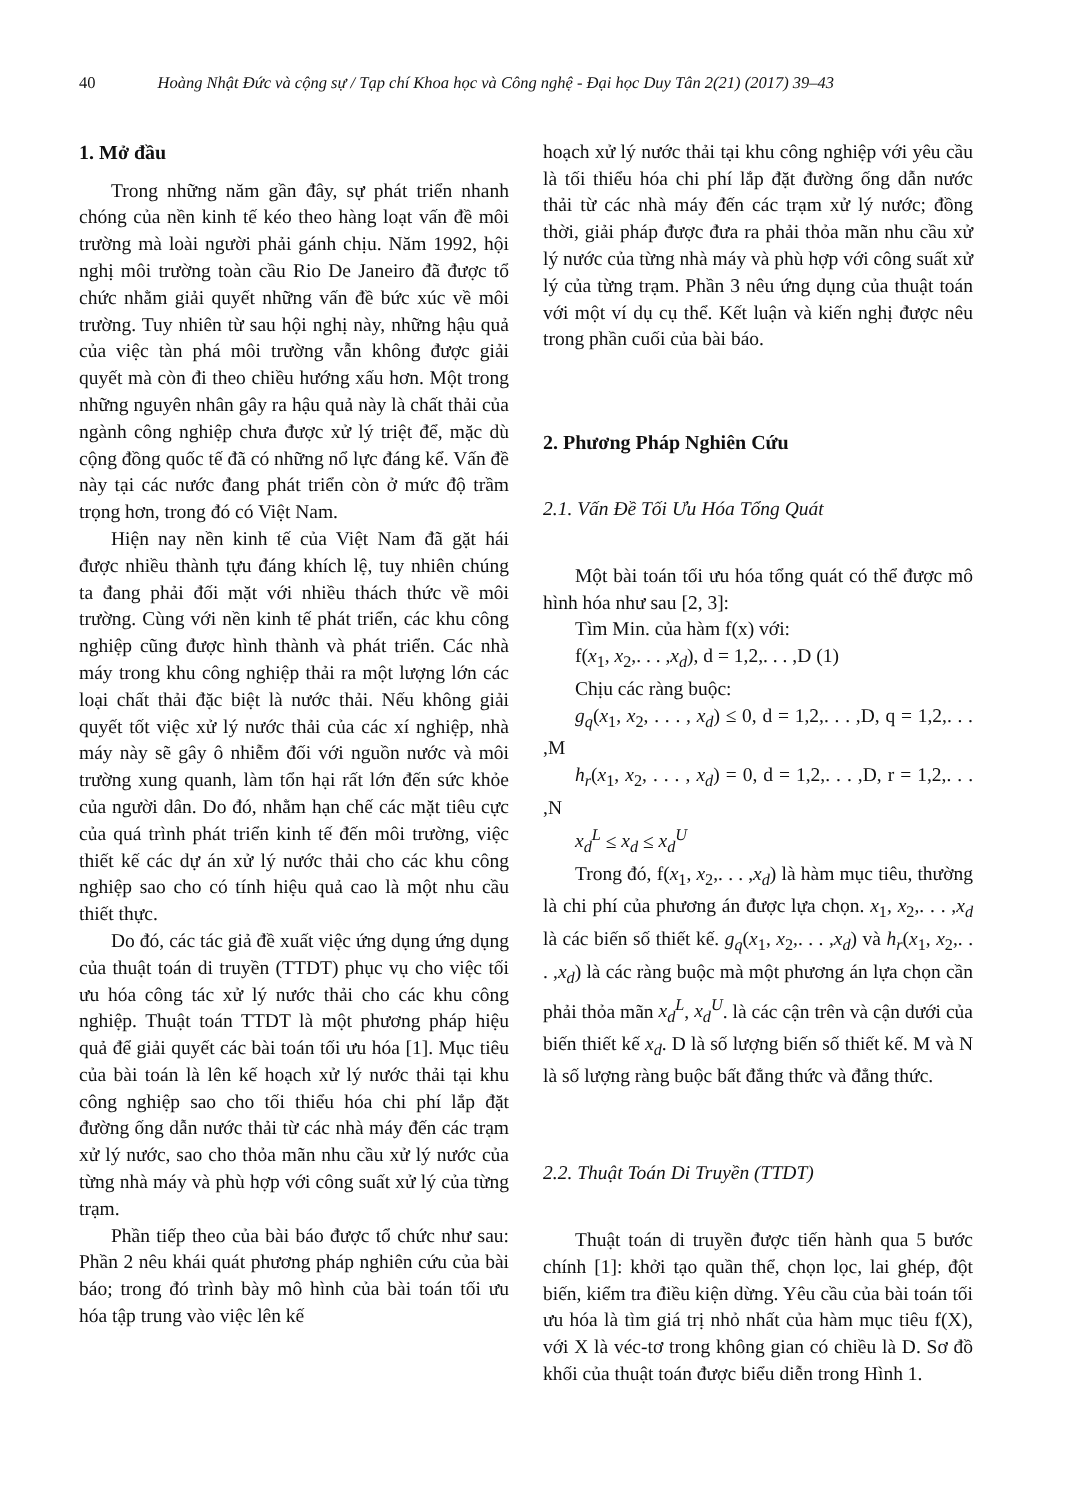40 Hoàng Nhật Đức và cộng sự / Tạp chí Khoa học và Công nghệ - Đại học Duy Tân 2(21) (2017) 39–43
1. Mở đầu
Trong những năm gần đây, sự phát triển nhanh chóng của nền kinh tế kéo theo hàng loạt vấn đề môi trường mà loài người phải gánh chịu. Năm 1992, hội nghị môi trường toàn cầu Rio De Janeiro đã được tổ chức nhằm giải quyết những vấn đề bức xúc về môi trường. Tuy nhiên từ sau hội nghị này, những hậu quả của việc tàn phá môi trường vẫn không được giải quyết mà còn đi theo chiều hướng xấu hơn. Một trong những nguyên nhân gây ra hậu quả này là chất thải của ngành công nghiệp chưa được xử lý triệt để, mặc dù cộng đồng quốc tế đã có những nổ lực đáng kể. Vấn đề này tại các nước đang phát triển còn ở mức độ trầm trọng hơn, trong đó có Việt Nam.
Hiện nay nền kinh tế của Việt Nam đã gặt hái được nhiều thành tựu đáng khích lệ, tuy nhiên chúng ta đang phải đối mặt với nhiều thách thức về môi trường. Cùng với nền kinh tế phát triển, các khu công nghiệp cũng được hình thành và phát triển. Các nhà máy trong khu công nghiệp thải ra một lượng lớn các loại chất thải đặc biệt là nước thải. Nếu không giải quyết tốt việc xử lý nước thải của các xí nghiệp, nhà máy này sẽ gây ô nhiễm đối với nguồn nước và môi trường xung quanh, làm tổn hại rất lớn đến sức khỏe của người dân. Do đó, nhằm hạn chế các mặt tiêu cực của quá trình phát triển kinh tế đến môi trường, việc thiết kế các dự án xử lý nước thải cho các khu công nghiệp sao cho có tính hiệu quả cao là một nhu cầu thiết thực.
Do đó, các tác giả đề xuất việc ứng dụng ứng dụng của thuật toán di truyền (TTDT) phục vụ cho việc tối ưu hóa công tác xử lý nước thải cho các khu công nghiệp. Thuật toán TTDT là một phương pháp hiệu quả để giải quyết các bài toán tối ưu hóa [1]. Mục tiêu của bài toán là lên kế hoạch xử lý nước thải tại khu công nghiệp sao cho tối thiểu hóa chi phí lắp đặt đường ống dẫn nước thải từ các nhà máy đến các trạm xử lý nước, sao cho thỏa mãn nhu cầu xử lý nước của từng nhà máy và phù hợp với công suất xử lý của từng trạm.
Phần tiếp theo của bài báo được tổ chức như sau: Phần 2 nêu khái quát phương pháp nghiên cứu của bài báo; trong đó trình bày mô hình của bài toán tối ưu hóa tập trung vào việc lên kế
hoạch xử lý nước thải tại khu công nghiệp với yêu cầu là tối thiểu hóa chi phí lắp đặt đường ống dẫn nước thải từ các nhà máy đến các trạm xử lý nước; đồng thời, giải pháp được đưa ra phải thỏa mãn nhu cầu xử lý nước của từng nhà máy và phù hợp với công suất xử lý của từng trạm. Phần 3 nêu ứng dụng của thuật toán với một ví dụ cụ thể. Kết luận và kiến nghị được nêu trong phần cuối của bài báo.
2. Phương Pháp Nghiên Cứu
2.1. Vấn Đề Tối Ưu Hóa Tổng Quát
Một bài toán tối ưu hóa tổng quát có thể được mô hình hóa như sau [2, 3]:
Tìm Min. của hàm f(x) với:
f(x<sub>1</sub>, x<sub>2</sub>,. . . ,x<sub>d</sub>), d = 1,2,. . . ,D (1)
Chịu các ràng buộc:
g<sub>q</sub>(x<sub>1</sub>, x<sub>2</sub>, . . . , x<sub>d</sub>) ≤ 0, d = 1,2,. . . ,D, q = 1,2,. . . ,M
h<sub>r</sub>(x<sub>1</sub>, x<sub>2</sub>, . . . , x<sub>d</sub>) = 0, d = 1,2,. . . ,D, r = 1,2,. . . ,N
x<sub>d</sub><sup>L</sup> ≤ x<sub>d</sub> ≤ x<sub>d</sub><sup>U</sup>
Trong đó, f(x<sub>1</sub>, x<sub>2</sub>,. . . ,x<sub>d</sub>) là hàm mục tiêu, thường là chi phí của phương án được lựa chọn. x<sub>1</sub>, x<sub>2</sub>,. . . ,x<sub>d</sub> là các biến số thiết kế. g<sub>q</sub>(x<sub>1</sub>, x<sub>2</sub>,. . . ,x<sub>d</sub>) và h<sub>r</sub>(x<sub>1</sub>, x<sub>2</sub>,. . . ,x<sub>d</sub>) là các ràng buộc mà một phương án lựa chọn cần phải thỏa mãn x<sub>d</sub><sup>L</sup>, x<sub>d</sub><sup>U</sup>. là các cận trên và cận dưới của biến thiết kế x<sub>d</sub>. D là số lượng biến số thiết kế. M và N là số lượng ràng buộc bất đẳng thức và đẳng thức.
2.2. Thuật Toán Di Truyền (TTDT)
Thuật toán di truyền được tiến hành qua 5 bước chính [1]: khởi tạo quần thể, chọn lọc, lai ghép, đột biến, kiểm tra điều kiện dừng. Yêu cầu của bài toán tối ưu hóa là tìm giá trị nhỏ nhất của hàm mục tiêu f(X), với X là véc-tơ trong không gian có chiều là D. Sơ đồ khối của thuật toán được biểu diễn trong Hình 1.